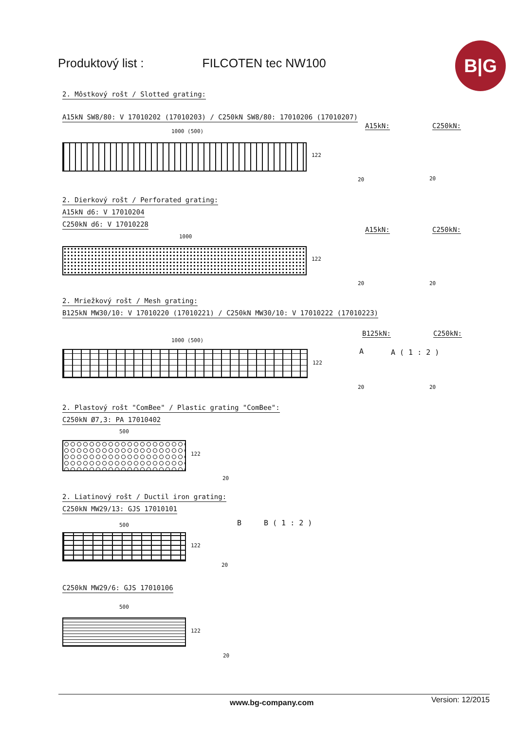Produktový list : FILCOTEN tec NW100
B|G
2. Môstkový rošt / Slotted grating:
A15kN SW8/80: V 17010202 (17010203) / C250kN SW8/80: 17010206 (17010207)
1000 (500)
122
A15kN: C250kN:
20 20
2. Dierkový rošt / Perforated grating:
A15kN d6: V 17010204
C250kN d6: V 17010228
1000
122
A15kN: C250kN:
20 20
2. Mriežkový rošt / Mesh grating:
B125kN MW30/10: V 17010220 (17010221) / C250kN MW30/10: V 17010222 (17010223)
1000 (500)
122
B125kN: C250kN:
A A ( 1 : 2 )
20 20
2. Plastový rošt "ComBee" / Plastic grating "ComBee":
C250kN Ø7,3: PA 17010402
500
122
20
2. Liatinový rošt / Ductil iron grating:
C250kN MW29/13: GJS 17010101
500
122
B B ( 1 : 2 )
20
C250kN MW29/6: GJS 17010106
500
122
20
www.bg-company.com Version: 12/2015